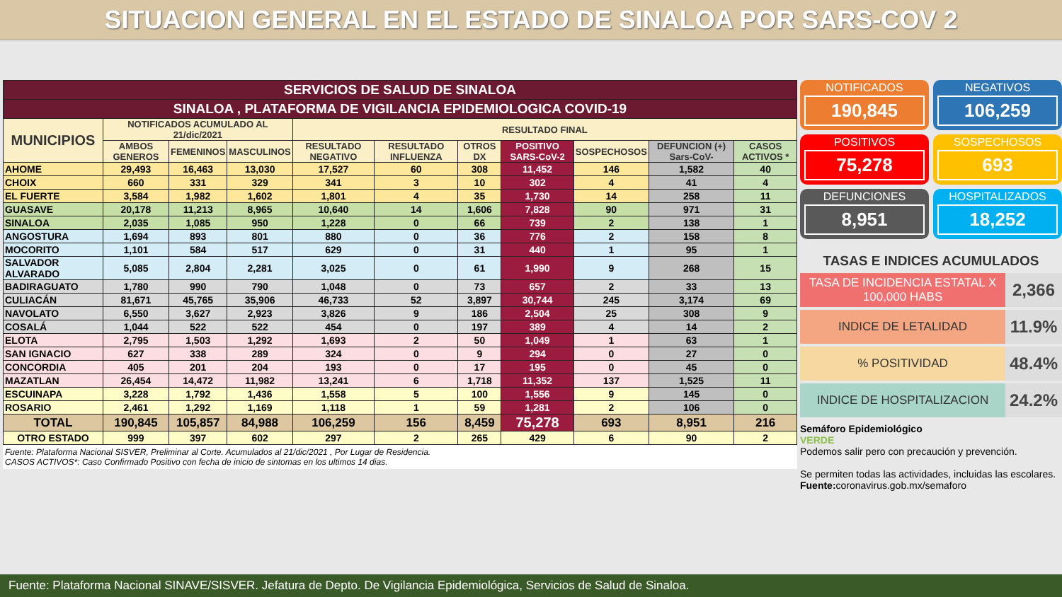SITUACION GENERAL EN EL ESTADO DE SINALOA POR SARS-COV 2
| SERVICIOS DE SALUD DE SINALOA | | | | | | | | | | |
| SINALOA , PLATAFORMA DE VIGILANCIA EPIDEMIOLOGICA COVID-19 | | | | | | | | | | |
| MUNICIPIOS | NOTIFICADOS ACUMULADO AL 21/dic/2021 | | | RESULTADO FINAL | | | | | | |
| | AMBOS GENEROS | FEMENINOS | MASCULINOS | RESULTADO NEGATIVO | RESULTADO INFLUENZA | OTROS DX | POSITIVO SARS-CoV-2 | SOSPECHOSOS | DEFUNCION (+) Sars-CoV- | CASOS ACTIVOS * |
| AHOME | 29,493 | 16,463 | 13,030 | 17,527 | 60 | 308 | 11,452 | 146 | 1,582 | 40 |
| CHOIX | 660 | 331 | 329 | 341 | 3 | 10 | 302 | 4 | 41 | 4 |
| EL FUERTE | 3,584 | 1,982 | 1,602 | 1,801 | 4 | 35 | 1,730 | 14 | 258 | 11 |
| GUASAVE | 20,178 | 11,213 | 8,965 | 10,640 | 14 | 1,606 | 7,828 | 90 | 971 | 31 |
| SINALOA | 2,035 | 1,085 | 950 | 1,228 | 0 | 66 | 739 | 2 | 138 | 1 |
| ANGOSTURA | 1,694 | 893 | 801 | 880 | 0 | 36 | 776 | 2 | 158 | 8 |
| MOCORITO | 1,101 | 584 | 517 | 629 | 0 | 31 | 440 | 1 | 95 | 1 |
| SALVADOR ALVARADO | 5,085 | 2,804 | 2,281 | 3,025 | 0 | 61 | 1,990 | 9 | 268 | 15 |
| BADIRAGUATO | 1,780 | 990 | 790 | 1,048 | 0 | 73 | 657 | 2 | 33 | 13 |
| CULIACÁN | 81,671 | 45,765 | 35,906 | 46,733 | 52 | 3,897 | 30,744 | 245 | 3,174 | 69 |
| NAVOLATO | 6,550 | 3,627 | 2,923 | 3,826 | 9 | 186 | 2,504 | 25 | 308 | 9 |
| COSALÁ | 1,044 | 522 | 522 | 454 | 0 | 197 | 389 | 4 | 14 | 2 |
| ELOTA | 2,795 | 1,503 | 1,292 | 1,693 | 2 | 50 | 1,049 | 1 | 63 | 1 |
| SAN IGNACIO | 627 | 338 | 289 | 324 | 0 | 9 | 294 | 0 | 27 | 0 |
| CONCORDIA | 405 | 201 | 204 | 193 | 0 | 17 | 195 | 0 | 45 | 0 |
| MAZATLAN | 26,454 | 14,472 | 11,982 | 13,241 | 6 | 1,718 | 11,352 | 137 | 1,525 | 11 |
| ESCUINAPA | 3,228 | 1,792 | 1,436 | 1,558 | 5 | 100 | 1,556 | 9 | 145 | 0 |
| ROSARIO | 2,461 | 1,292 | 1,169 | 1,118 | 1 | 59 | 1,281 | 2 | 106 | 0 |
| TOTAL | 190,845 | 105,857 | 84,988 | 106,259 | 156 | 8,459 | 75,278 | 693 | 8,951 | 216 |
| OTRO ESTADO | 999 | 397 | 602 | 297 | 2 | 265 | 429 | 6 | 90 | 2 |
Fuente: Plataforma Nacional SISVER, Preliminar al Corte. Acumulados al 21/dic/2021 , Por Lugar de Residencia.
CASOS ACTIVOS*: Caso Confirmado Positivo con fecha de inicio de sintomas en los ultimos 14 dias.
NOTIFICADOS
190,845
NEGATIVOS
106,259
POSITIVOS
75,278
SOSPECHOSOS
693
DEFUNCIONES
8,951
HOSPITALIZADOS
18,252
TASAS E INDICES ACUMULADOS
TASA DE INCIDENCIA ESTATAL X 100,000 HABS 2,366
INDICE DE LETALIDAD 11.9%
% POSITIVIDAD 48.4%
INDICE DE HOSPITALIZACION 24.2%
Semáforo Epidemiológico
VERDE
Podemos salir pero con precaución y prevención.
Se permiten todas las actividades, incluidas las escolares.
Fuente: coronavirus.gob.mx/semaforo
Fuente: Plataforma Nacional SINAVE/SISVER. Jefatura de Depto. De Vigilancia Epidemiológica, Servicios de Salud de Sinaloa.